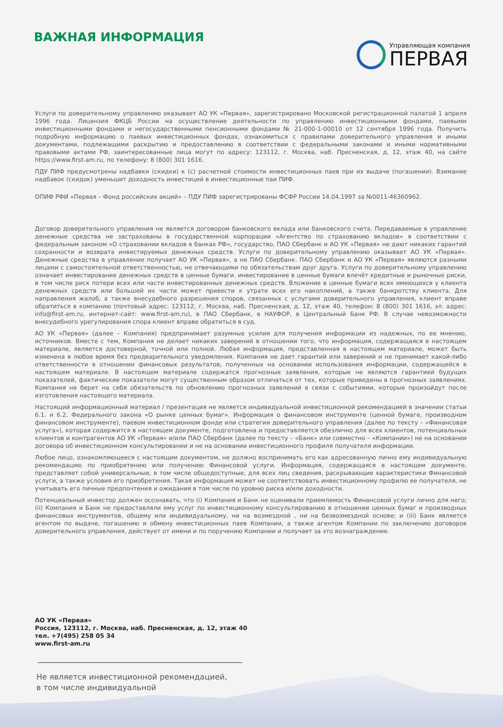ВАЖНАЯ ИНФОРМАЦИЯ
Управляющая компания
ПЕРВАЯ
Услуги по доверительному управлению оказывает АО УК «Первая», зарегистрировано Московской регистрационной палатой 1 апреля 1996 года. Лицензия ФКЦБ России на осуществление деятельности по управлению инвестиционными фондами, паевыми инвестиционными фондами и негосударственными пенсионными фондами № 21-000-1-00010 от 12 сентября 1996 года. Получить подробную информацию о паевых инвестиционных фондах, ознакомиться с правилами доверительного управления и иными документами, подлежащими раскрытию и предоставлению в соответствии с федеральными законами и иными нормативными правовыми актами РФ, заинтересованные лица могут по адресу: 123112, г. Москва, наб. Пресненская, д. 12, этаж 40, на сайте https://www.first-am.ru, по телефону: 8 (800) 301 1616.
ПДУ ПИФ предусмотрены надбавки (скидки) к (с) расчетной стоимости инвестиционных паев при их выдаче (погашении). Взимание надбавок (скидок) уменьшит доходность инвестиций в инвестиционные паи ПИФ.
ОПИФ РФИ «Первая – Фонд российских акций» – ПДУ ПИФ зарегистрированы ФСФР России 14.04.1997 за №0011-46360962.
Договор доверительного управления не является договором банковского вклада или банковского счета. Передаваемые в управление денежные средства не застрахованы в государственной корпорации «Агентство по страхованию вкладов» в соответствии с федеральным законом «О страховании вкладов в банках РФ», государство, ПАО Сбербанк и АО УК «Первая» не дают никаких гарантий сохранности и возврата инвестируемых денежных средств. Услуги по доверительному управлению оказывает АО УК «Первая». Денежные средства в управление получает АО УК «Первая», а не ПАО Сбербанк. ПАО Сбербанк и АО УК «Первая» являются разными лицами с самостоятельной ответственностью, не отвечающими по обязательствам друг друга. Услуги по доверительному управлению означает инвестирование денежных средств в ценные бумаги. инвестирование в ценные бумаги влечёт кредитные и рыночные риски, в том числе риск потери всех или части инвестированных денежных средств. Вложение в ценные бумаги всех имеющихся у клиента денежных средств или большей их части может привести к утрате всех его накоплений, а также банкротству клиента. Для направления жалоб, а также внесудебного разрешения споров, связанных с услугами доверительного управления, клиент вправе обратиться в компанию (почтовый адрес: 123112, г. Москва, наб. Пресненская, д. 12, этаж 40, телефон: 8 (800) 301 1616, эл. адрес: info@first-am.ru, интернет-сайт: www.first-am.ru), в ПАО Сбербанк, в НАУФОР, в Центральный Банк РФ. В случае невозможности внесудебного урегулирования спора клиент вправе обратиться в суд.
АО УК «Первая» (далее – Компания) предпринимает разумные усилия для получения информации из надежных, по ее мнению, источников. Вместе с тем, Компания не делает никаких заверений в отношении того, что информация, содержащаяся в настоящем материале, является достоверной, точной или полной. Любая информация, представленная в настоящем материале, может быть изменена в любое время без предварительного уведомления. Компания не дает гарантий или заверений и не принимает какой-либо ответственности в отношении финансовых результатов, полученных на основании использования информации, содержащейся в настоящем материале. В настоящем материале содержатся прогнозные заявления, которые не являются гарантией будущих показателей, фактические показатели могут существенным образом отличаться от тех, которые приведены в прогнозных заявлениях. Компания не берет на себя обязательств по обновлению прогнозных заявлений в связи с событиями, которые произойдут после изготовления настоящего материала.
Настоящий информационный материал / презентация не является индивидуальной инвестиционной рекомендацией в значении статьи 6.1. и 6.2. Федерального закона «О рынке ценных бумаг». Информация о финансовом инструменте (ценной бумаге, производном финансовом инструменте), паевом инвестиционном фонде или стратегии доверительного управления (далее по тексту – «Финансовая услуга»), которая содержится в настоящем документе, подготовлена и предоставляется обезлично для всех клиентов, потенциальных клиентов и контрагентов АО УК «Первая» и/или ПАО Сбербанк (далее по тексту – «Банк» или совместно – «Компании») не на основании договора об инвестиционном консультировании и не на основании инвестиционного профиля получателя информации.
Любое лицо, ознакомляющееся с настоящим документом, не должно воспринимать его как адресованную лично ему индивидуальную рекомендацию по приобретению или получению Финансовой услуги. Информация, содержащаяся в настоящем документе, представляет собой универсальные, в том числе общедоступные, для всех лиц сведения, раскрывающие характеристики Финансовой услуги, а также условия его приобретения. Такая информация может не соответствовать инвестиционному профилю ее получателя, не учитывать его личные предпочтения и ожидания в том числе по уровню риска и/или доходности.
Потенциальный инвестор должен осознавать, что (i) Компания и Банк не оценивали приемлемость Финансовой услуги лично для него; (ii) Компания и Банк не предоставляли ему услуг по инвестиционному консультированию в отношении ценных бумаг и производных финансовых инструментов, общему или индивидуальному, ни на возмездной , ни на безвозмездной основе; и (iii) Банк является агентом по выдаче, погашению и обмену инвестиционных паев Компании, а также агентом Компании по заключению договоров доверительного управления, действует от имени и по поручению Компании и получает за это вознаграждение.
АО УК «Первая»
Россия, 123112, г. Москва, наб. Пресненская, д. 12, этаж 40
тел. +7(495) 258 05 34
www.first-am.ru
Не является инвестиционной рекомендацией,
в том числе индивидуальной